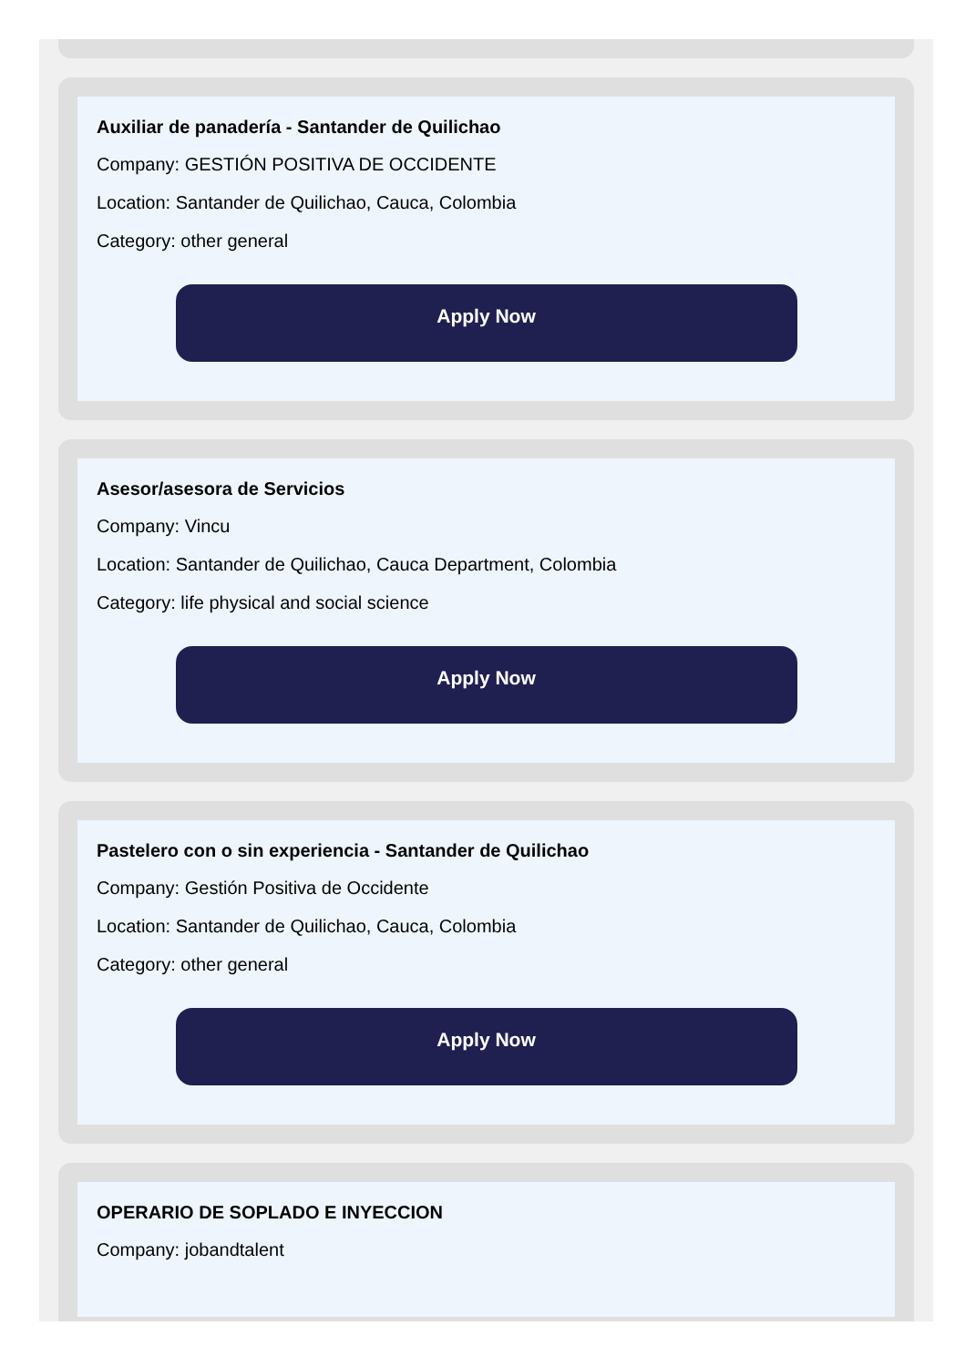Auxiliar de panadería - Santander de Quilichao
Company: GESTIÓN POSITIVA DE OCCIDENTE
Location: Santander de Quilichao, Cauca, Colombia
Category: other general
Apply Now
Asesor/asesora de Servicios
Company: Vincu
Location: Santander de Quilichao, Cauca Department, Colombia
Category: life physical and social science
Apply Now
Pastelero con o sin experiencia - Santander de Quilichao
Company: Gestión Positiva de Occidente
Location: Santander de Quilichao, Cauca, Colombia
Category: other general
Apply Now
OPERARIO DE SOPLADO E INYECCION
Company: jobandtalent